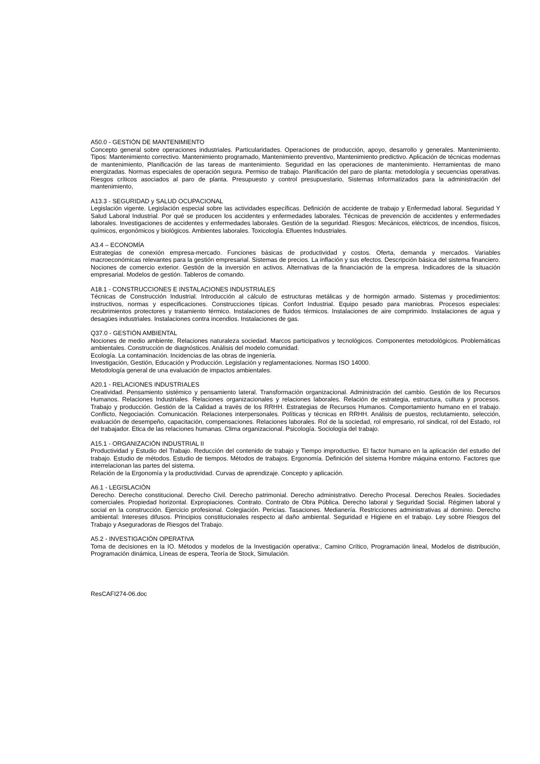A50.0 - GESTIÓN DE MANTENIMIENTO
Concepto general sobre operaciones industriales. Particularidades. Operaciones de producción, apoyo, desarrollo y generales. Mantenimiento. Tipos: Mantenimiento correctivo. Mantenimiento programado, Mantenimiento preventivo, Mantenimiento predictivo. Aplicación de técnicas modernas de mantenimiento, Planificación de las tareas de mantenimiento. Seguridad en las operaciones de mantenimiento. Herramientas de mano energizadas. Normas especiales de operación segura. Permiso de trabajo. Planificación del paro de planta: metodología y secuencias operativas. Riesgos críticos asociados al paro de planta. Presupuesto y control presupuestario, Sistemas Informatizados para la administración del mantenimiento,
A13.3 - SEGURIDAD y SALUD OCUPACIONAL
Legislación vigente. Legislación especial sobre las actividades específicas. Definición de accidente de trabajo y Enfermedad laboral. Seguridad Y Salud Laboral Industrial. Por qué se producen los accidentes y enfermedades laborales. Técnicas de prevención de accidentes y enfermedades laborales. Investigaciones de accidentes y enfermedades laborales. Gestión de la seguridad. Riesgos: Mecánicos, eléctricos, de incendios, físicos, químicos, ergonómicos y biológicos. Ambientes laborales. Toxicología. Efluentes Industriales.
A3.4 – ECONOMÍA
Estrategias de conexión empresa-mercado. Funciones básicas de productividad y costos. Oferta, demanda y mercados. Variables macroeconómicas relevantes para la gestión empresarial. Sistemas de precios. La inflación y sus efectos. Descripción básica del sistema financiero. Nociones de comercio exterior. Gestión de la inversión en activos. Alternativas de la financiación de la empresa. Indicadores de la situación empresarial. Modelos de gestión. Tableros de comando.
A18.1 - CONSTRUCCIONES E INSTALACIONES INDUSTRIALES
Técnicas de Construcción Industrial. Introducción al cálculo de estructuras metálicas y de hormigón armado. Sistemas y procedimientos: instructivos, normas y especificaciones. Construcciones típicas. Confort Industrial. Equipo pesado para maniobras. Procesos especiales: recubrimientos protectores y tratamiento térmico. Instalaciones de fluidos térmicos. Instalaciones de aire comprimido. Instalaciones de agua y desagües industriales. Instalaciones contra incendios. Instalaciones de gas.
Q37.0 - GESTIÓN AMBIENTAL
Nociones de medio ambiente. Relaciones naturaleza sociedad. Marcos participativos y tecnológicos. Componentes metodológicos. Problemáticas ambientales. Construcción de diagnósticos. Análisis del modelo comunidad.
Ecología. La contaminación. Incidencias de las obras de ingeniería.
Investigación, Gestión, Educación y Producción. Legislación y reglamentaciones. Normas ISO 14000.
Metodología general de una evaluación de impactos ambientales.
A20.1 - RELACIONES INDUSTRIALES
Creatividad. Pensamiento sistémico y pensamiento lateral. Transformación organizacional. Administración del cambio. Gestión de los Recursos Humanos. Relaciones Industriales. Relaciones organizacionales y relaciones laborales. Relación de estrategia, estructura, cultura y procesos. Trabajo y producción. Gestión de la Calidad a través de los RRHH. Estrategias de Recursos Humanos. Comportamiento humano en el trabajo. Conflicto, Negociación. Comunicación. Relaciones interpersonales. Políticas y técnicas en RRHH. Análisis de puestos, reclutamiento, selección, evaluación de desempeño, capacitación, compensaciones. Relaciones laborales. Rol de la sociedad, rol empresario, rol sindical, rol del Estado, rol del trabajador. Etica de las relaciones humanas. Clima organizacional. Psicología. Sociología del trabajo.
A15.1 - ORGANIZACIÓN INDUSTRIAL II
Productividad y Estudio del Trabajo. Reducción del contenido de trabajo y Tiempo improductivo. El factor humano en la aplicación del estudio del trabajo. Estudio de métodos. Estudio de tiempos. Métodos de trabajos. Ergonomía. Definición del sistema Hombre máquina entorno. Factores que interrelacionan las partes del sistema.
Relación de la Ergonomía y la productividad. Curvas de aprendizaje. Concepto y aplicación.
A6.1 - LEGISLACIÓN
Derecho. Derecho constitucional. Derecho Civil. Derecho patrimonial. Derecho administrativo. Derecho Procesal. Derechos Reales. Sociedades comerciales. Propiedad horizontal. Expropiaciones. Contrato. Contrato de Obra Pública. Derecho laboral y Seguridad Social. Régimen laboral y social en la construcción. Ejercicio profesional. Colegiación. Pericias. Tasaciones. Medianería. Restricciones administrativas al dominio. Derecho ambiental: Intereses difusos. Principios constitucionales respecto al daño ambiental. Seguridad e Higiene en el trabajo. Ley sobre Riesgos del Trabajo y Aseguradoras de Riesgos del Trabajo.
A5.2 - INVESTIGACIÓN OPERATIVA
Toma de decisiones en la IO. Métodos y modelos de la Investigación operativa:, Camino Crítico, Programación lineal, Modelos de distribución, Programación dinámica, Líneas de espera, Teoría de Stock, Simulación.
ResCAFI274-06.doc